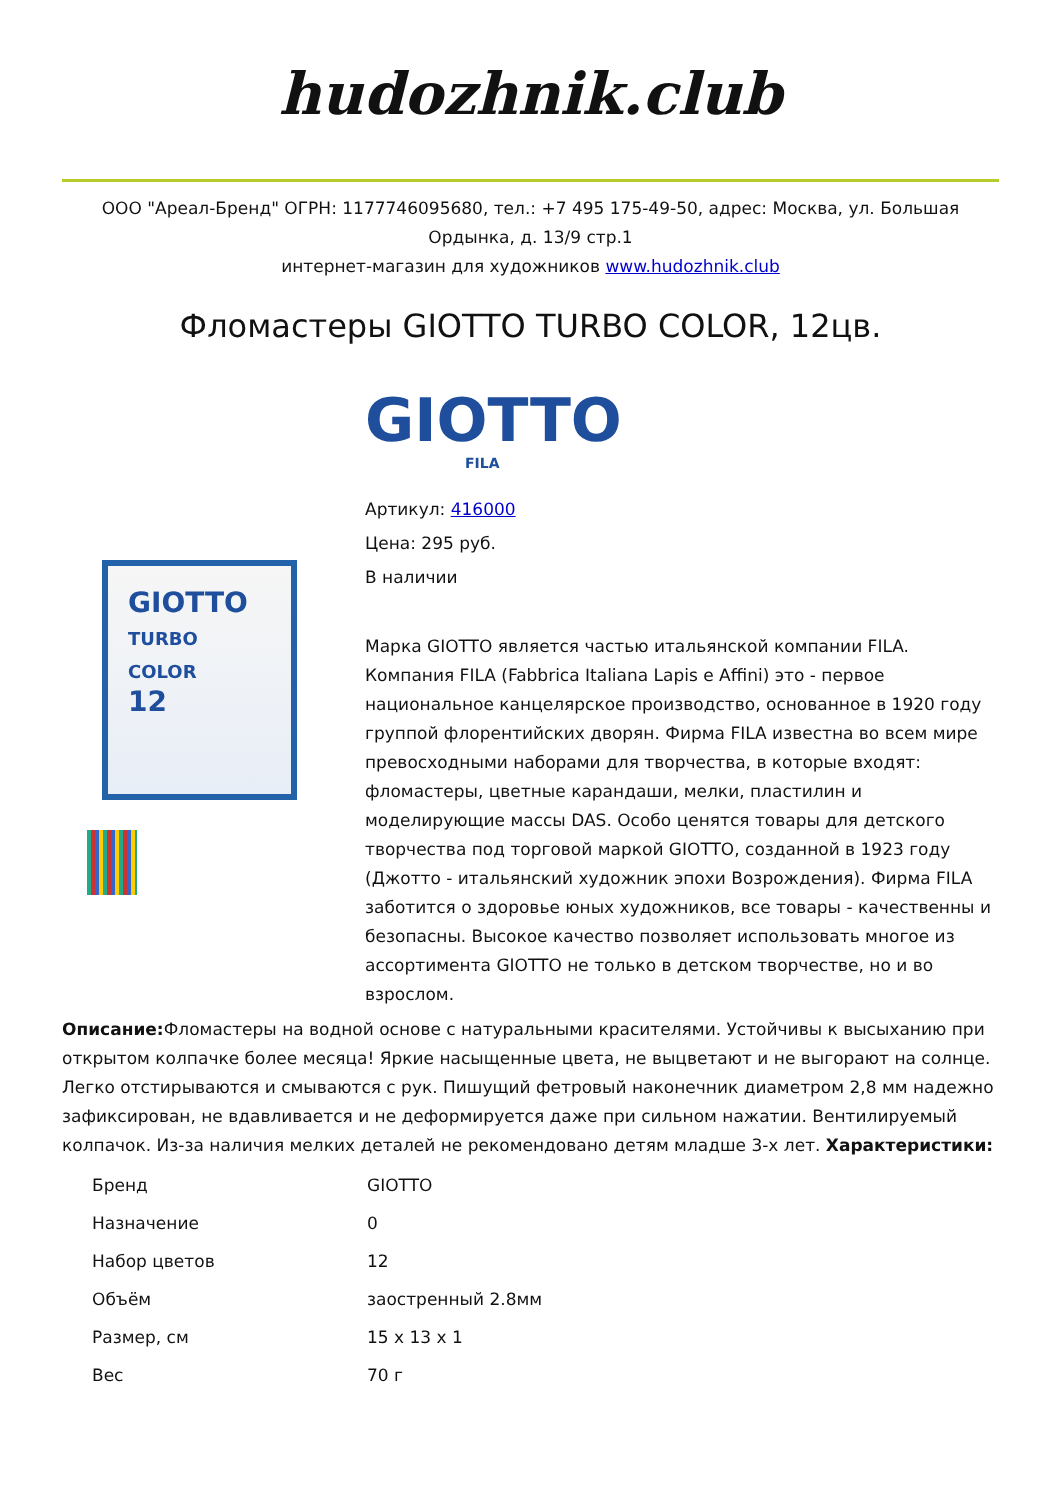hudozhnik.club
ООО "Ареал-Бренд" ОГРН: 1177746095680, тел.: +7 495 175-49-50, адрес: Москва, ул. Большая Ордынка, д. 13/9 стр.1
интернет-магазин для художников www.hudozhnik.club
Фломастеры GIOTTO TURBO COLOR, 12цв.
GIOTTO
FILA
GIOTTO
TURBO COLOR
12
Артикул: 416000
Цена: 295 руб.
В наличии
Марка GIOTTO является частью итальянской компании FILA. Компания FILA (Fabbrica Italiana Lapis e Affini) это - первое национальное канцелярское производство, основанное в 1920 году группой флорентийских дворян. Фирма FILA известна во всем мире превосходными наборами для творчества, в которые входят: фломастеры, цветные карандаши, мелки, пластилин и моделирующие массы DAS. Особо ценятся товары для детского творчества под торговой маркой GIOTTO, созданной в 1923 году (Джотто - итальянский художник эпохи Возрождения). Фирма FILA заботится о здоровье юных художников, все товары - качественны и безопасны. Высокое качество позволяет использовать многое из ассортимента GIOTTO не только в детском творчестве, но и во взрослом.
Описание: Фломастеры на водной основе с натуральными красителями. Устойчивы к высыханию при открытом колпачке более месяца! Яркие насыщенные цвета, не выцветают и не выгорают на солнце. Легко отстирываются и смываются с рук. Пишущий фетровый наконечник диаметром 2,8 мм надежно зафиксирован, не вдавливается и не деформируется даже при сильном нажатии. Вентилируемый колпачок. Из-за наличия мелких деталей не рекомендовано детям младше 3-х лет. Характеристики:
| Бренд | GIOTTO |
| Назначение | 0 |
| Набор цветов | 12 |
| Объём | заостренный 2.8мм |
| Размер, см | 15 x 13 x 1 |
| Вес | 70 г |